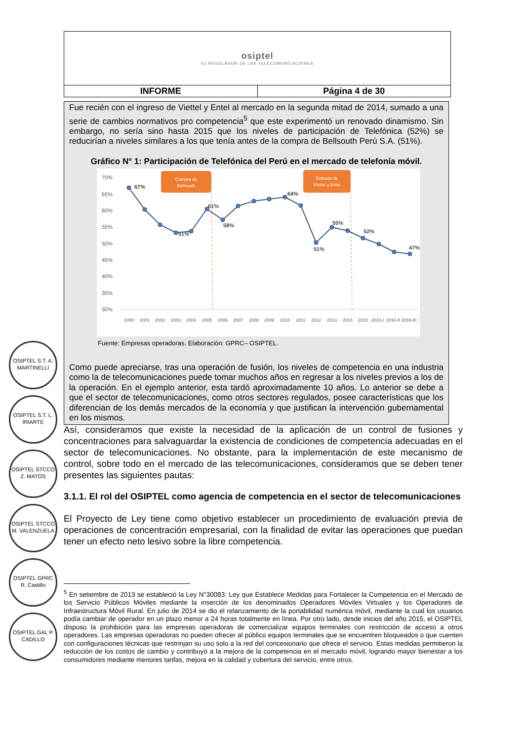| osiptel EL REGULADOR DE LAS TELECOMUNICACIONES | |
| INFORME | Página 4 de 30 |
Fue recién con el ingreso de Viettel y Entel al mercado en la segunda mitad de 2014, sumado a una serie de cambios normativos pro competencia<sup>5</sup> que este experimentó un renovado dinamismo. Sin embargo, no sería sino hasta 2015 que los niveles de participación de Telefónica (52%) se reducirían a niveles similares a los que tenía antes de la compra de Bellsouth Perú S.A. (51%).
Gráfico N° 1: Participación de Telefónica del Perú en el mercado de telefonía móvil.
70%
65%
60%
55%
50%
45%
40%
35%
30%
Compra de
Bellsouth
Entrada de
Viettel y Entel
67%
61%
58%
51%
64%
51%
55%
52%
47%
2000
2001
2002
2003
2004
2005
2006
2007
2008
2009
2010
2011
2012
2013
2014
2015
2016-I
2016-II
2016-III
Fuente: Empresas operadoras. Elaboración: GPRC– OSIPTEL.
Como puede apreciarse, tras una operación de fusión, los niveles de competencia en una industria como la de telecomunicaciones puede tomar muchos años en regresar a los niveles previos a los de la operación. En el ejemplo anterior, esta tardó aproximadamente 10 años. Lo anterior se debe a que el sector de telecomunicaciones, como otros sectores regulados, posee características que los diferencian de los demás mercados de la economía y que justifican la intervención gubernamental en los mismos.
OSIPTEL S.T. A. MARTINELLI
OSIPTEL S.T. L. IRIARTE
OSIPTEL STCCO Z. MATOS
OSIPTEL STCCO M. VALENZUELA
OSIPTEL GPRC R. Castillo
OSIPTEL GAL P. CADILLO
Así, consideramos que existe la necesidad de la aplicación de un control de fusiones y concentraciones para salvaguardar la existencia de condiciones de competencia adecuadas en el sector de telecomunicaciones. No obstante, para la implementación de este mecanismo de control, sobre todo en el mercado de las telecomunicaciones, consideramos que se deben tener presentes las siguientes pautas:
3.1.1. El rol del OSIPTEL como agencia de competencia en el sector de telecomunicaciones
El Proyecto de Ley tiene como objetivo establecer un procedimiento de evaluación previa de operaciones de concentración empresarial, con la finalidad de evitar las operaciones que puedan tener un efecto neto lesivo sobre la libre competencia.
<sup>5</sup> En setiembre de 2013 se estableció la Ley N°30083: Ley que Establece Medidas para Fortalecer la Competencia en el Mercado de los Servicio Públicos Móviles mediante la inserción de los denominados Operadores Móviles Virtuales y los Operadores de Infraestructura Móvil Rural. En julio de 2014 se dio el relanzamiento de la portabilidad numérica móvil, mediante la cual los usuarios podía cambiar de operador en un plazo menor a 24 horas totalmente en línea. Por otro lado, desde inicios del año 2015, el OSIPTEL dispuso la prohibición para las empresas operadoras de comercializar equipos terminales con restricción de acceso a otros operadores. Las empresas operadoras no pueden ofrecer al público equipos terminales que se encuentren bloqueados o que cuenten con configuraciones técnicas que restrinjan su uso solo a la red del concesionario que ofrece el servicio. Estas medidas permitieron la reducción de los costos de cambio y contribuyó a la mejora de la competencia en el mercado móvil, logrando mayor bienestar a los consumidores mediante menores tarifas, mejora en la calidad y cobertura del servicio, entre otros.